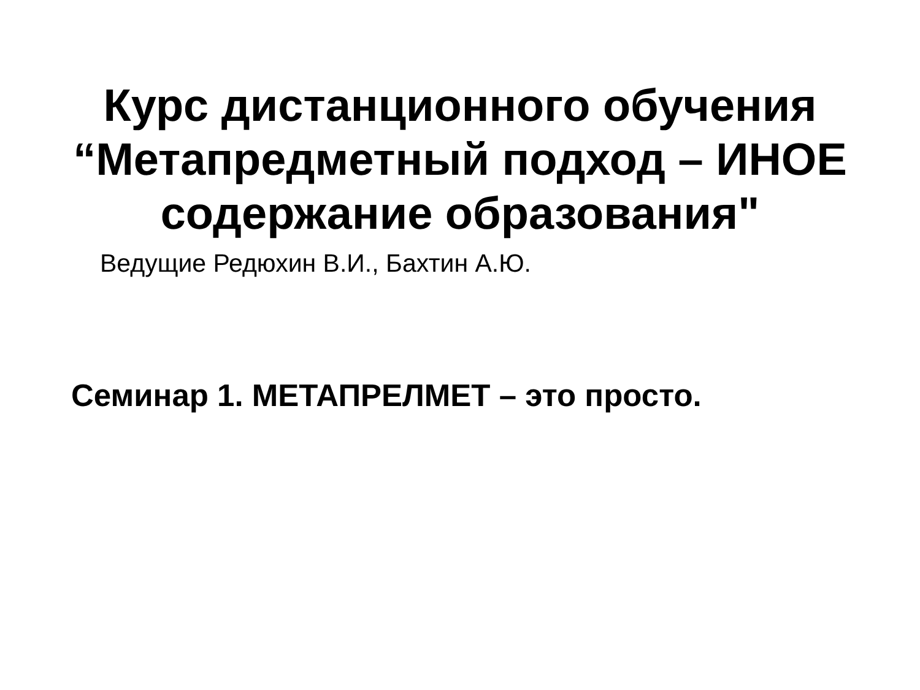Курс дистанционного обучения
“Метапредметный подход – ИНОЕ
содержание образования"
Ведущие Редюхин В.И., Бахтин А.Ю.
Семинар 1. МЕТАПРЕЛМЕТ – это просто.